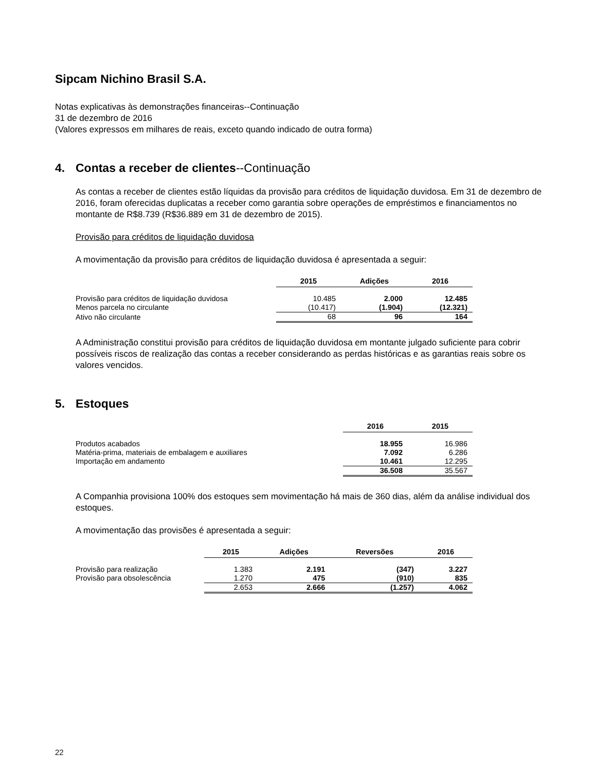Sipcam Nichino Brasil S.A.
Notas explicativas às demonstrações financeiras--Continuação
31 de dezembro de 2016
(Valores expressos em milhares de reais, exceto quando indicado de outra forma)
4. Contas a receber de clientes--Continuação
As contas a receber de clientes estão líquidas da provisão para créditos de liquidação duvidosa. Em 31 de dezembro de 2016, foram oferecidas duplicatas a receber como garantia sobre operações de empréstimos e financiamentos no montante de R$8.739 (R$36.889 em 31 de dezembro de 2015).
Provisão para créditos de liquidação duvidosa
A movimentação da provisão para créditos de liquidação duvidosa é apresentada a seguir:
| | 2015 | Adições | 2016 |
| --- | --- | --- | --- |
| Provisão para créditos de liquidação duvidosa | 10.485 | 2.000 | 12.485 |
| Menos parcela no circulante | (10.417) | (1.904) | (12.321) |
| Ativo não circulante | 68 | 96 | 164 |
A Administração constitui provisão para créditos de liquidação duvidosa em montante julgado suficiente para cobrir possíveis riscos de realização das contas a receber considerando as perdas históricas e as garantias reais sobre os valores vencidos.
5. Estoques
| | 2016 | 2015 |
| --- | --- | --- |
| Produtos acabados | 18.955 | 16.986 |
| Matéria-prima, materiais de embalagem e auxiliares | 7.092 | 6.286 |
| Importação em andamento | 10.461 | 12.295 |
| | 36.508 | 35.567 |
A Companhia provisiona 100% dos estoques sem movimentação há mais de 360 dias, além da análise individual dos estoques.
A movimentação das provisões é apresentada a seguir:
| | 2015 | Adições | Reversões | 2016 |
| --- | --- | --- | --- | --- |
| Provisão para realização | 1.383 | 2.191 | (347) | 3.227 |
| Provisão para obsolescência | 1.270 | 475 | (910) | 835 |
| | 2.653 | 2.666 | (1.257) | 4.062 |
22